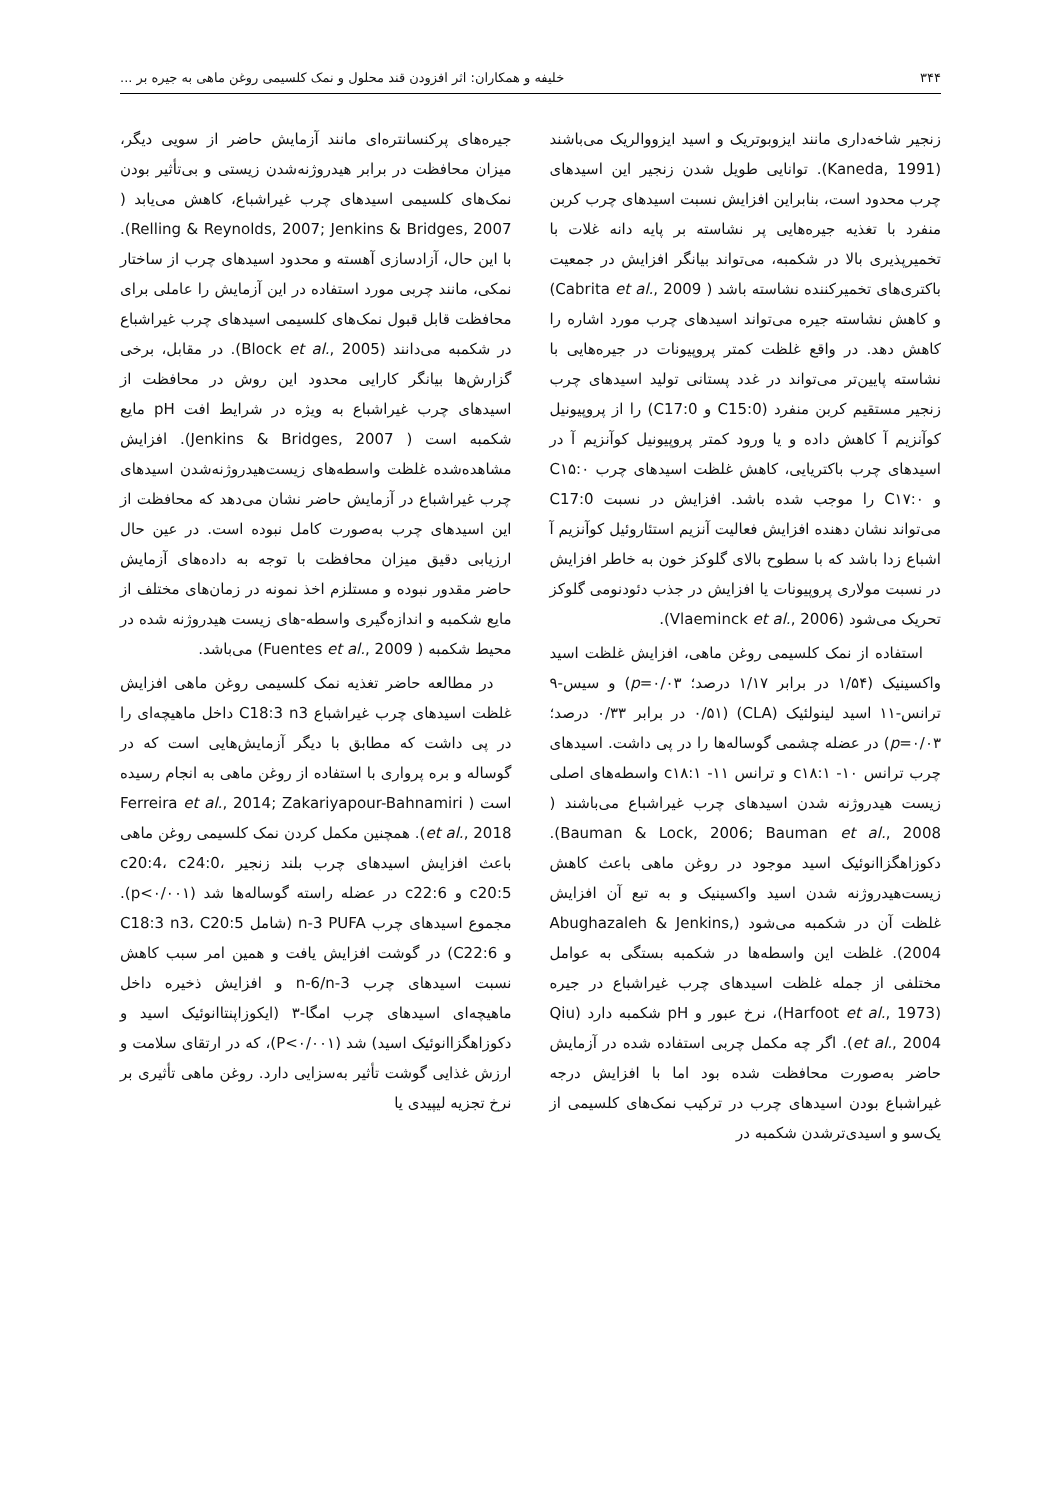۳۴۴ خلیفه و همکاران: اثر افزودن قند محلول و نمک کلسیمی روغن ماهی به جیره بر ...
زنجیر شاخه‌داری مانند ایزوبوتریک و اسید ایزووالریک می‌باشند (Kaneda, 1991). توانایی طویل شدن زنجیر این اسیدهای چرب محدود است، بنابراین افزایش نسبت اسیدهای چرب کربن منفرد با تغذیه جیره‌هایی پر نشاسته بر پایه دانه غلات با تخمیرپذیری بالا در شکمبه، می‌تواند بیانگر افزایش در جمعیت باکتری‌های تخمیرکننده نشاسته باشد ( Cabrita et al., 2009) و کاهش نشاسته جیره می‌تواند اسیدهای چرب مورد اشاره را کاهش دهد. در واقع غلظت کمتر پروپیونات در جیره‌هایی با نشاسته پایین‌تر می‌تواند در غدد پستانی تولید اسیدهای چرب زنجیر مستقیم کربن منفرد (C15:0 و C17:0) را از پروپیونیل کوآنزیم آ کاهش داده و یا ورود کمتر پروپیونیل کوآنزیم آ در اسیدهای چرب باکتریایی، کاهش غلظت اسیدهای چرب C۱۵:۰ و C۱۷:۰ را موجب شده باشد. افزایش در نسبت C17:0 می‌تواند نشان دهنده افزایش فعالیت آنزیم استئاروئیل کوآنزیم آ اشباع زدا باشد که با سطوح بالای گلوکز خون به خاطر افزایش در نسبت مولاری پروپیونات یا افزایش در جذب دئودنومی گلوکز تحریک می‌شود (Vlaeminck et al., 2006).
استفاده از نمک کلسیمی روغن ماهی، افزایش غلظت اسید واکسینیک (۱/۵۴ در برابر ۱/۱۷ درصد؛ p=۰/۰۳) و سیس-۹ ترانس-۱۱ اسید لینولئیک (CLA) (۰/۵۱ در برابر ۰/۳۳ درصد؛ p=۰/۰۳) در عضله چشمی گوساله‌ها را در پی داشت. اسیدهای چرب ترانس ۱۰- c۱۸:۱ و ترانس ۱۱- c۱۸:۱ واسطه‌های اصلی زیست هیدروژنه شدن اسیدهای چرب غیراشباع می‌باشند ( Bauman & Lock, 2006; Bauman et al., 2008). دکوزاهگزاانوئیک اسید موجود در روغن ماهی باعث کاهش زیست‌هیدروژنه شدن اسید واکسینیک و به تبع آن افزایش غلظت آن در شکمبه می‌شود (Abughazaleh & Jenkins, 2004). غلظت این واسطه‌ها در شکمبه بستگی به عوامل مختلفی از جمله غلظت اسیدهای چرب غیراشباع در جیره (Harfoot et al., 1973)، نرخ عبور و pH شکمبه دارد (Qiu et al., 2004). اگر چه مکمل چربی استفاده شده در آزمایش حاضر به‌صورت محافظت شده بود اما با افزایش درجه غیراشباع بودن اسیدهای چرب در ترکیب نمک‌های کلسیمی از یک‌سو و اسیدی‌ترشدن شکمبه در
جیره‌های پرکنسانتره‌ای مانند آزمایش حاضر از سویی دیگر، میزان محافظت در برابر هیدروژنه‌شدن زیستی و بی‌تأثیر بودن نمک‌های کلسیمی اسیدهای چرب غیراشباع، کاهش می‌یابد ( Relling & Reynolds, 2007; Jenkins & Bridges, 2007). با این حال، آزادسازی آهسته و محدود اسیدهای چرب از ساختار نمکی، مانند چربی مورد استفاده در این آزمایش را عاملی برای محافظت قابل قبول نمک‌های کلسیمی اسیدهای چرب غیراشباع در شکمبه می‌دانند (Block et al., 2005). در مقابل، برخی گزارش‌ها بیانگر کارایی محدود این روش در محافظت از اسیدهای چرب غیراشباع به ویژه در شرایط افت pH مایع شکمبه است ( Jenkins & Bridges, 2007). افزایش مشاهده‌شده غلظت واسطه‌های زیست‌هیدروژنه‌شدن اسیدهای چرب غیراشباع در آزمایش حاضر نشان می‌دهد که محافظت از این اسیدهای چرب به‌صورت کامل نبوده است. در عین حال ارزیابی دقیق میزان محافظت با توجه به داده‌های آزمایش حاضر مقدور نبوده و مستلزم اخذ نمونه در زمان‌های مختلف از مایع شکمبه و اندازه‌گیری واسطه-های زیست هیدروژنه شده در محیط شکمبه ( Fuentes et al., 2009) می‌باشد.
در مطالعه حاضر تغذیه نمک کلسیمی روغن ماهی افزایش غلظت اسیدهای چرب غیراشباع C18:3 n3 داخل ماهیچه‌ای را در پی داشت که مطابق با دیگر آزمایش‌هایی است که در گوساله و بره پرواری با استفاده از روغن ماهی به انجام رسیده است ( Ferreira et al., 2014; Zakariyapour-Bahnamiri et al., 2018). همچنین مکمل کردن نمک کلسیمی روغن ماهی باعث افزایش اسیدهای چرب بلند زنجیر c20:4، c24:0، c20:5 و c22:6 در عضله راسته گوساله‌ها شد (p<۰/۰۰۱). مجموع اسیدهای چرب n-3 PUFA (شامل C18:3 n3، C20:5 و C22:6) در گوشت افزایش یافت و همین امر سبب کاهش نسبت اسیدهای چرب n-6/n-3 و افزایش ذخیره داخل ماهیچه‌ای اسیدهای چرب امگا-۳ (ایکوزاپنتاانوئیک اسید و دکوزاهگزاانوئیک اسید) شد (P<۰/۰۰۱)، که در ارتقای سلامت و ارزش غذایی گوشت تأثیر به‌سزایی دارد. روغن ماهی تأثیری بر نرخ تجزیه لیپیدی یا